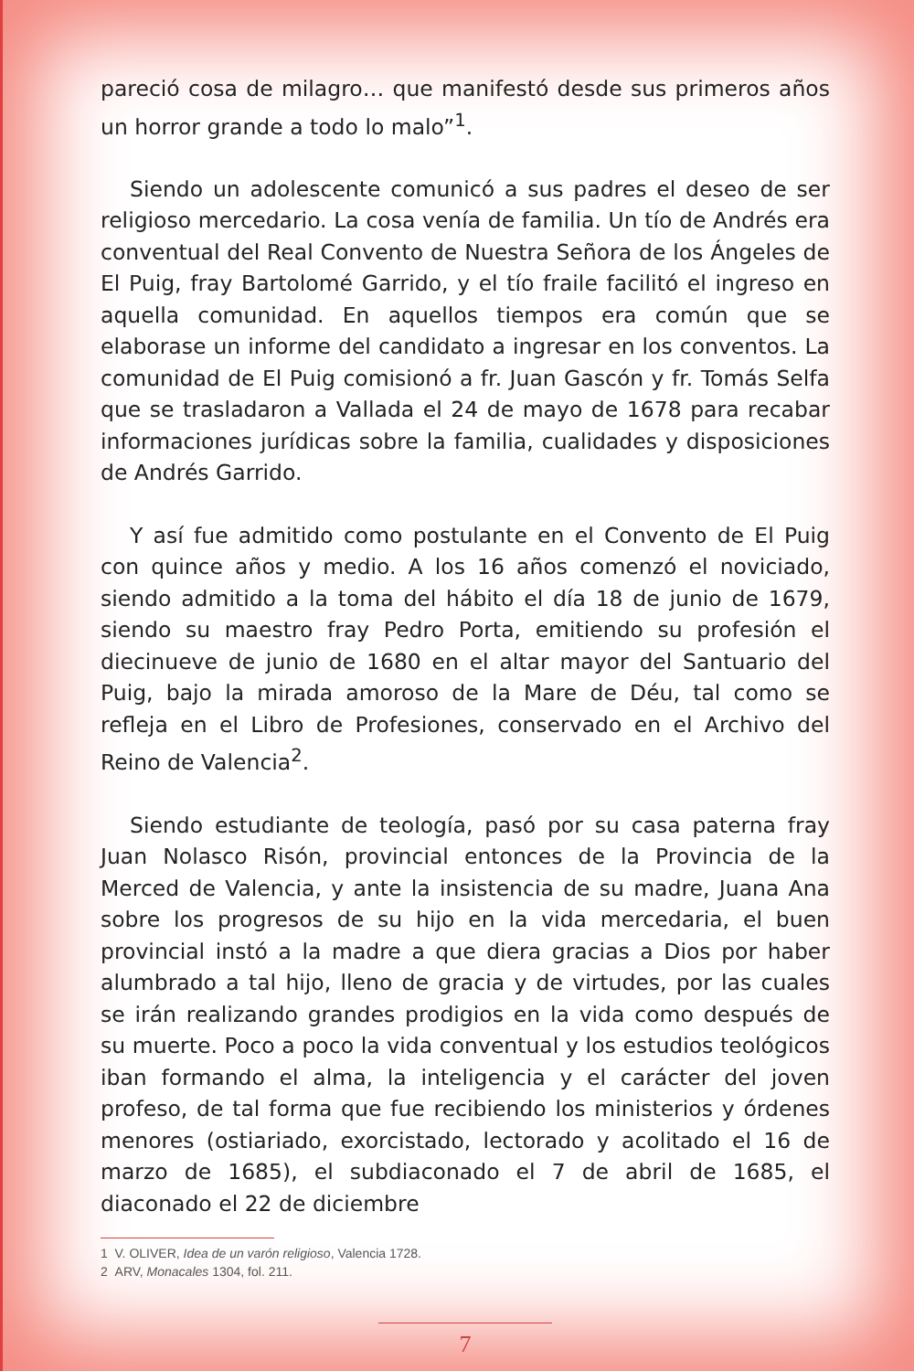pareció cosa de milagro… que manifestó desde sus primeros años un horror grande a todo lo malo”<sup>1</sup>.
Siendo un adolescente comunicó a sus padres el deseo de ser religioso mercedario. La cosa venía de familia. Un tío de Andrés era conventual del Real Convento de Nuestra Señora de los Ángeles de El Puig, fray Bartolomé Garrido, y el tío fraile facilitó el ingreso en aquella comunidad. En aquellos tiempos era común que se elaborase un informe del candidato a ingresar en los conventos. La comunidad de El Puig comisionó a fr. Juan Gascón y fr. Tomás Selfa que se trasladaron a Vallada el 24 de mayo de 1678 para recabar informaciones jurídicas sobre la familia, cualidades y disposiciones de Andrés Garrido.
Y así fue admitido como postulante en el Convento de El Puig con quince años y medio. A los 16 años comenzó el noviciado, siendo admitido a la toma del hábito el día 18 de junio de 1679, siendo su maestro fray Pedro Porta, emitiendo su profesión el diecinueve de junio de 1680 en el altar mayor del Santuario del Puig, bajo la mirada amoroso de la Mare de Déu, tal como se refleja en el Libro de Profesiones, conservado en el Archivo del Reino de Valencia<sup>2</sup>.
Siendo estudiante de teología, pasó por su casa paterna fray Juan Nolasco Risón, provincial entonces de la Provincia de la Merced de Valencia, y ante la insistencia de su madre, Juana Ana sobre los progresos de su hijo en la vida mercedaria, el buen provincial instó a la madre a que diera gracias a Dios por haber alumbrado a tal hijo, lleno de gracia y de virtudes, por las cuales se irán realizando grandes prodigios en la vida como después de su muerte. Poco a poco la vida conventual y los estudios teológicos iban formando el alma, la inteligencia y el carácter del joven profeso, de tal forma que fue recibiendo los ministerios y órdenes menores (ostiariado, exorcistado, lectorado y acolitado el 16 de marzo de 1685), el subdiaconado el 7 de abril de 1685, el diaconado el 22 de diciembre
1 V. OLIVER, Idea de un varón religioso, Valencia 1728.
2 ARV, Monacales 1304, fol. 211.
7